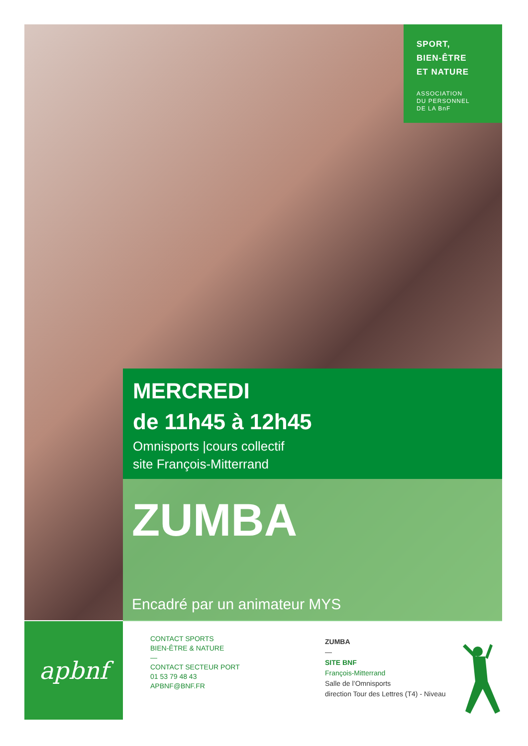SPORT,
BIEN-ÊTRE
ET NATURE
ASSOCIATION
DU PERSONNEL
DE LA BnF
MERCREDI
de 11h45 à 12h45
Omnisports |cours collectif
site François-Mitterrand
ZUMBA
Encadré par un animateur MYS
apbnf
CONTACT SPORTS
BIEN-ÊTRE & NATURE
—
CONTACT SECTEUR PORT
01 53 79 48 43
APBNF@BNF.FR
ZUMBA
—
SITE BNF
François-Mitterrand
Salle de l’Omnisports
direction Tour des Lettres (T4) - Niveau